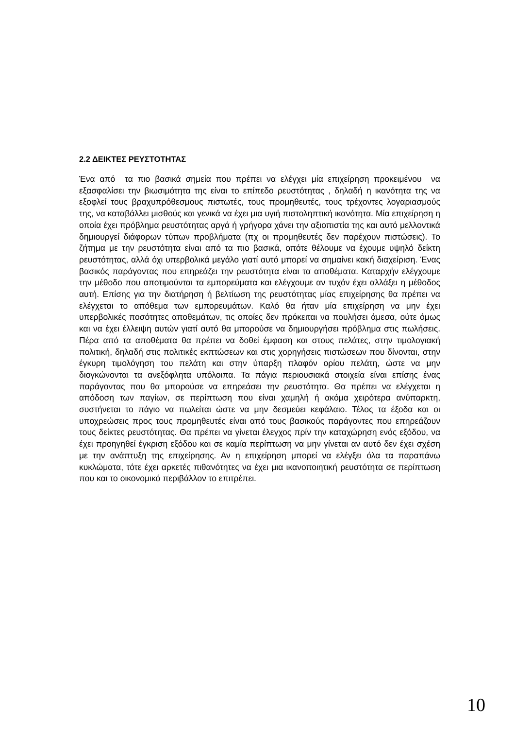2.2 ΔΕΙΚΤΕΣ ΡΕΥΣΤΟΤΗΤΑΣ
Ένα από τα πιο βασικά σημεία που πρέπει να ελέγχει μία επιχείρηση προκειμένου να εξασφαλίσει την βιωσιμότητα της είναι το επίπεδο ρευστότητας , δηλαδή η ικανότητα της να εξοφλεί τους βραχυπρόθεσμους πιστωτές, τους προμηθευτές, τους τρέχοντες λογαριασμούς της, να καταβάλλει μισθούς και γενικά να έχει μια υγιή πιστοληπτική ικανότητα. Μία επιχείρηση η οποία έχει πρόβλημα ρευστότητας αργά ή γρήγορα χάνει την αξιοπιστία της και αυτό μελλοντικά δημιουργεί διάφορων τύπων προβλήματα (πχ οι προμηθευτές δεν παρέχουν πιστώσεις). Το ζήτημα με την ρευστότητα είναι από τα πιο βασικά, οπότε θέλουμε να έχουμε υψηλό δείκτη ρευστότητας, αλλά όχι υπερβολικά μεγάλο γιατί αυτό μπορεί να σημαίνει κακή διαχείριση. Ένας βασικός παράγοντας που επηρεάζει την ρευστότητα είναι τα αποθέματα. Καταρχήν ελέγχουμε την μέθοδο που αποτιμούνται τα εμπορεύματα και ελέγχουμε αν τυχόν έχει αλλάξει η μέθοδος αυτή. Επίσης για την διατήρηση ή βελτίωση της ρευστότητας μίας επιχείρησης θα πρέπει να ελέγχεται το απόθεμα των εμπορευμάτων. Καλό θα ήταν μία επιχείρηση να μην έχει υπερβολικές ποσότητες αποθεμάτων, τις οποίες δεν πρόκειται να πουλήσει άμεσα, ούτε όμως και να έχει έλλειψη αυτών γιατί αυτό θα μπορούσε να δημιουργήσει πρόβλημα στις πωλήσεις. Πέρα από τα αποθέματα θα πρέπει να δοθεί έμφαση και στους πελάτες, στην τιμολογιακή πολιτική, δηλαδή στις πολιτικές εκπτώσεων και στις χορηγήσεις πιστώσεων που δίνονται, στην έγκυρη τιμολόγηση του πελάτη και στην ύπαρξη πλαφόν ορίου πελάτη, ώστε να μην διογκώνονται τα ανεξόφλητα υπόλοιπα. Τα πάγια περιουσιακά στοιχεία είναι επίσης ένας παράγοντας που θα μπορούσε να επηρεάσει την ρευστότητα. Θα πρέπει να ελέγχεται η απόδοση των παγίων, σε περίπτωση που είναι χαμηλή ή ακόμα χειρότερα ανύπαρκτη, συστήνεται το πάγιο να πωλείται ώστε να μην δεσμεύει κεφάλαιο. Τέλος τα έξοδα και οι υποχρεώσεις προς τους προμηθευτές είναι από τους βασικούς παράγοντες που επηρεάζουν τους δείκτες ρευστότητας. Θα πρέπει να γίνεται έλεγχος πρίν την καταχώρηση ενός εξόδου, να έχει προηγηθεί έγκριση εξόδου και σε καμία περίπτωση να μην γίνεται αν αυτό δεν έχει σχέση με την ανάπτυξη της επιχείρησης. Αν η επιχείρηση μπορεί να ελέγξει όλα τα παραπάνω κυκλώματα, τότε έχει αρκετές πιθανότητες να έχει μια ικανοποιητική ρευστότητα σε περίπτωση που και το οικονομικό περιβάλλον το επιτρέπει.
10